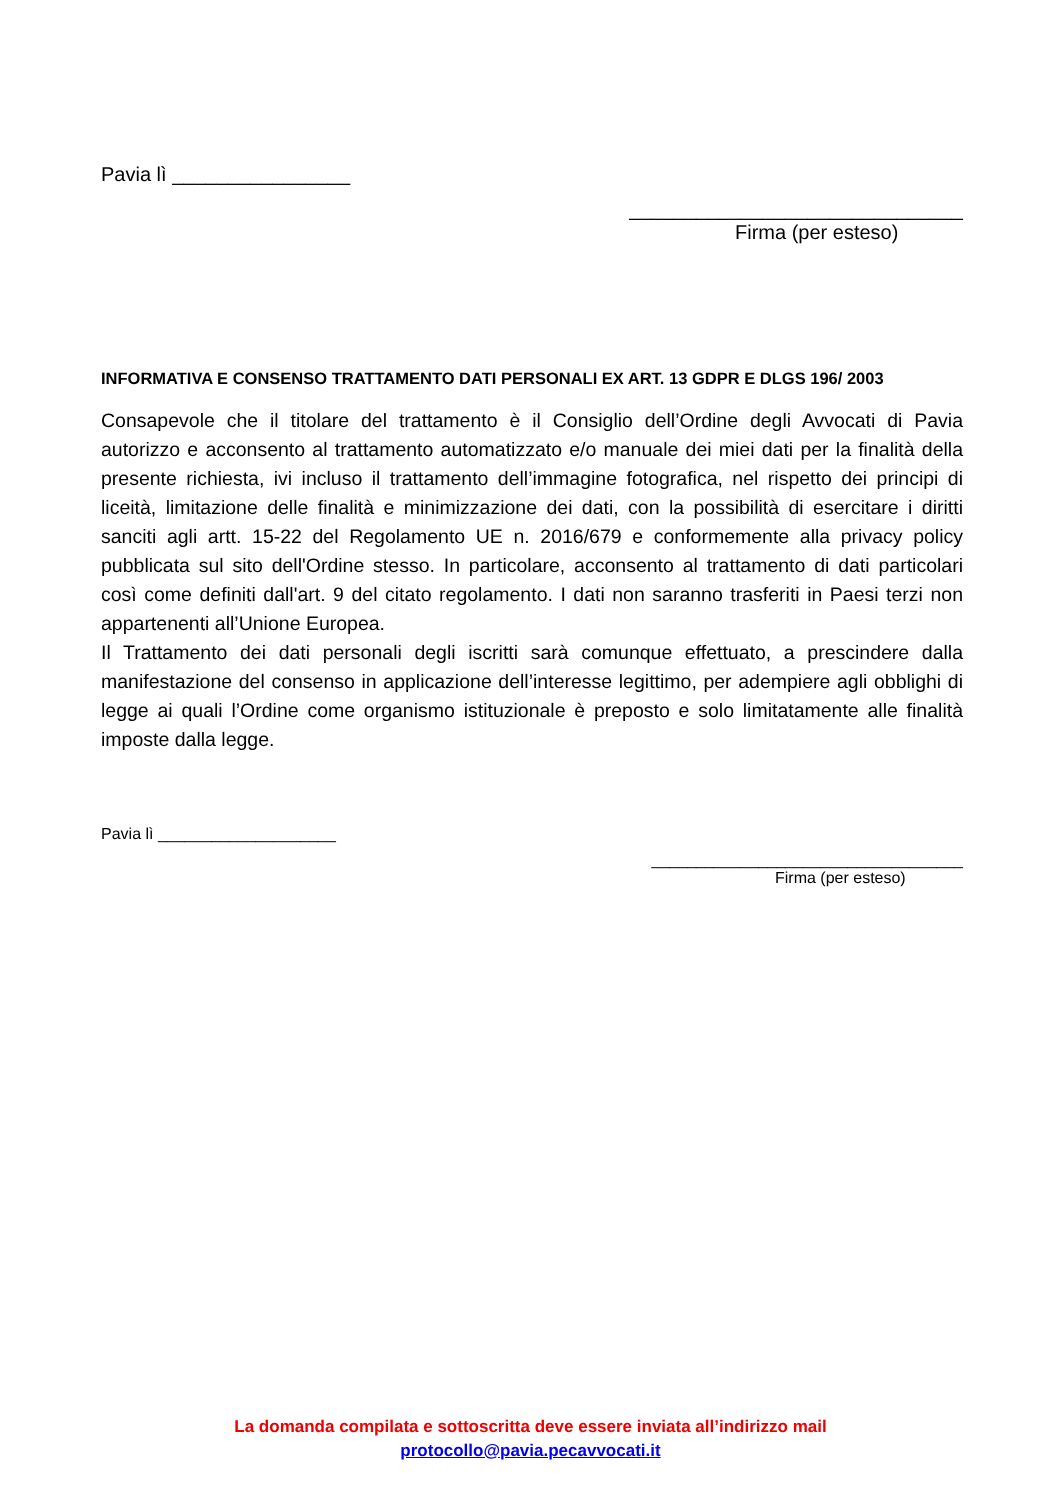Pavia lì ________________
______________________________
Firma (per esteso)
INFORMATIVA E CONSENSO TRATTAMENTO DATI PERSONALI EX ART. 13 GDPR E DLGS 196/ 2003
Consapevole che il titolare del trattamento è il Consiglio dell’Ordine degli Avvocati di Pavia autorizzo e acconsento al trattamento automatizzato e/o manuale dei miei dati per la finalità della presente richiesta, ivi incluso il trattamento dell’immagine fotografica, nel rispetto dei principi di liceità, limitazione delle finalità e minimizzazione dei dati, con la possibilità di esercitare i diritti sanciti agli artt. 15-22 del Regolamento UE n. 2016/679 e conformemente alla privacy policy pubblicata sul sito dell'Ordine stesso. In particolare, acconsento al trattamento di dati particolari così come definiti dall'art. 9 del citato regolamento. I dati non saranno trasferiti in Paesi terzi non appartenenti all’Unione Europea.
Il Trattamento dei dati personali degli iscritti sarà comunque effettuato, a prescindere dalla manifestazione del consenso in applicazione dell’interesse legittimo, per adempiere agli obblighi di legge ai quali l’Ordine come organismo istituzionale è preposto e solo limitatamente alle finalità imposte dalla legge.
Pavia lì ____________________
___________________________________
Firma (per esteso)
La domanda compilata e sottoscritta deve essere inviata all’indirizzo mail
protocollo@pavia.pecavvocati.it